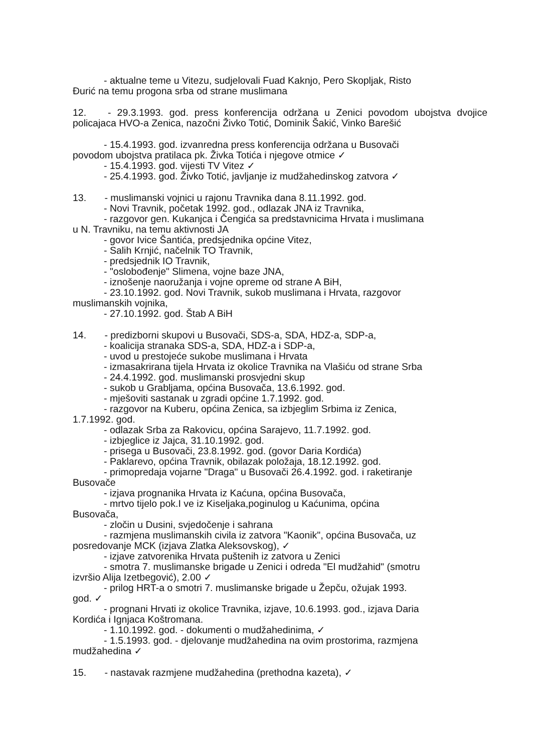- aktualne teme u Vitezu, sudjelovali Fuad Kaknjo, Pero Skopljak, Risto
Đurić na temu progona srba od strane muslimana
12. - 29.3.1993. god. press konferencija održana u Zenici povodom ubojstva dvojice policajaca HVO-a Zenica, nazočni Živko Totić, Dominik Šakić, Vinko Barešić
- 15.4.1993. god. izvanredna press konferencija održana u Busovači
povodom ubojstva pratilaca pk. Živka Totića i njegove otmice ✓
- 15.4.1993. god. vijesti TV Vitez ✓
- 25.4.1993. god. Živko Totić, javljanje iz mudžahedinskog zatvora ✓
13. - muslimanski vojnici u rajonu Travnika dana 8.11.1992. god.
- Novi Travnik, početak 1992. god., odlazak JNA iz Travnika,
- razgovor gen. Kukanjca i Čengića sa predstavnicima Hrvata i muslimana
u N. Travniku, na temu aktivnosti JA
- govor Ivice Šantića, predsjednika općine Vitez,
- Salih Krnjić, načelnik TO Travnik,
- predsjednik IO Travnik,
- "oslobođenje" Slimena, vojne baze JNA,
- iznošenje naoružanja i vojne opreme od strane A BiH,
- 23.10.1992. god. Novi Travnik, sukob muslimana i Hrvata, razgovor
muslimanskih vojnika,
- 27.10.1992. god. Štab A BiH
14. - predizborni skupovi u Busovači, SDS-a, SDA, HDZ-a, SDP-a,
- koalicija stranaka SDS-a, SDA, HDZ-a i SDP-a,
- uvod u prestojeće sukobe muslimana i Hrvata
- izmasakrirana tijela Hrvata iz okolice Travnika na Vlašiću od strane Srba
- 24.4.1992. god. muslimanski prosvjedni skup
- sukob u Grabljama, općina Busovača, 13.6.1992. god.
- mješoviti sastanak u zgradi općine 1.7.1992. god.
- razgovor na Kuberu, općina Zenica, sa izbjeglim Srbima iz Zenica,
1.7.1992. god.
- odlazak Srba za Rakovicu, općina Sarajevo, 11.7.1992. god.
- izbjeglice iz Jajca, 31.10.1992. god.
- prisega u Busovači, 23.8.1992. god. (govor Daria Kordića)
- Paklarevo, općina Travnik, obilazak položaja, 18.12.1992. god.
- primopredaja vojarne "Draga" u Busovači 26.4.1992. god. i raketiranje
Busovače
- izjava prognanika Hrvata iz Kaćuna, općina Busovača,
- mrtvo tijelo pok.I ve iz Kiseljaka,poginulog u Kaćunima, općina
Busovača,
- zločin u Dusini, svjedočenje i sahrana
- razmjena muslimanskih civila iz zatvora "Kaonik", općina Busovača, uz
posredovanje MCK (izjava Zlatka Aleksovskog), ✓
- izjave zatvorenika Hrvata puštenih iz zatvora u Zenici
- smotra 7. muslimanske brigade u Zenici i odreda "El mudžahid" (smotru
izvršio Alija Izetbegović), 2.00 ✓
- prilog HRT-a o smotri 7. muslimanske brigade u Žepču, ožujak 1993.
god. ✓
- prognani Hrvati iz okolice Travnika, izjave, 10.6.1993. god., izjava Daria
Kordića i Ignjaca Koštromana.
- 1.10.1992. god. - dokumenti o mudžahedinima, ✓
- 1.5.1993. god. - djelovanje mudžahedina na ovim prostorima, razmjena
mudžahedina ✓
15. - nastavak razmjene mudžahedina (prethodna kazeta), ✓